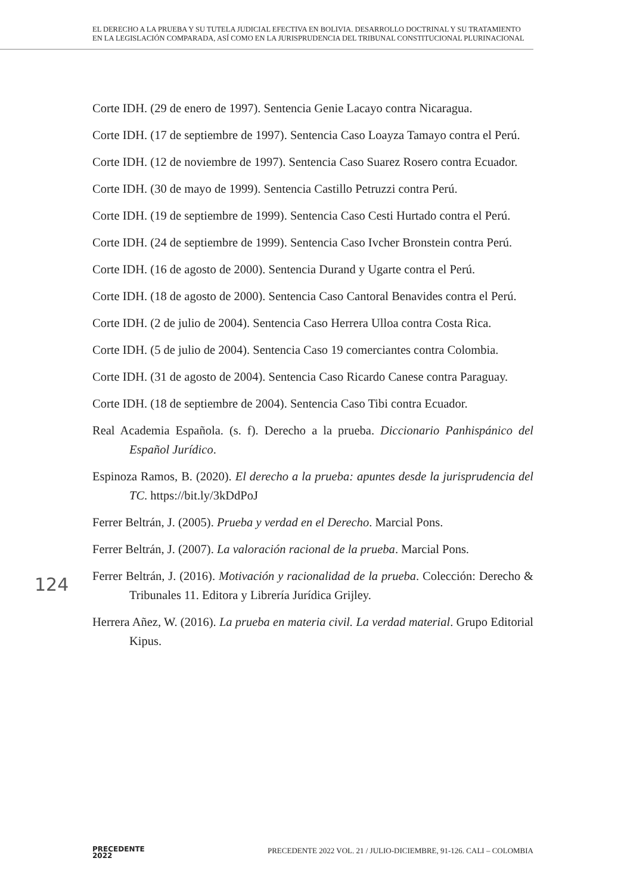EL DERECHO A LA PRUEBA Y SU TUTELA JUDICIAL EFECTIVA EN BOLIVIA. DESARROLLO DOCTRINAL Y SU TRATAMIENTO EN LA LEGISLACIÓN COMPARADA, ASÍ COMO EN LA JURISPRUDENCIA DEL TRIBUNAL CONSTITUCIONAL PLURINACIONAL
Corte IDH. (29 de enero de 1997). Sentencia Genie Lacayo contra Nicaragua.
Corte IDH. (17 de septiembre de 1997). Sentencia Caso Loayza Tamayo contra el Perú.
Corte IDH. (12 de noviembre de 1997). Sentencia Caso Suarez Rosero contra Ecuador.
Corte IDH. (30 de mayo de 1999). Sentencia Castillo Petruzzi contra Perú.
Corte IDH. (19 de septiembre de 1999). Sentencia Caso Cesti Hurtado contra el Perú.
Corte IDH. (24 de septiembre de 1999). Sentencia Caso Ivcher Bronstein contra Perú.
Corte IDH. (16 de agosto de 2000). Sentencia Durand y Ugarte contra el Perú.
Corte IDH. (18 de agosto de 2000). Sentencia Caso Cantoral Benavides contra el Perú.
Corte IDH. (2 de julio de 2004). Sentencia Caso Herrera Ulloa contra Costa Rica.
Corte IDH. (5 de julio de 2004). Sentencia Caso 19 comerciantes contra Colombia.
Corte IDH. (31 de agosto de 2004). Sentencia Caso Ricardo Canese contra Paraguay.
Corte IDH. (18 de septiembre de 2004). Sentencia Caso Tibi contra Ecuador.
Real Academia Española. (s. f). Derecho a la prueba. Diccionario Panhispánico del Español Jurídico.
Espinoza Ramos, B. (2020). El derecho a la prueba: apuntes desde la jurisprudencia del TC. https://bit.ly/3kDdPoJ
Ferrer Beltrán, J. (2005). Prueba y verdad en el Derecho. Marcial Pons.
Ferrer Beltrán, J. (2007). La valoración racional de la prueba. Marcial Pons.
Ferrer Beltrán, J. (2016). Motivación y racionalidad de la prueba. Colección: Derecho & Tribunales 11. Editora y Librería Jurídica Grijley.
Herrera Añez, W. (2016). La prueba en materia civil. La verdad material. Grupo Editorial Kipus.
124
PRECEDENTE
2022
PRECEDENTE 2022 VOL. 21 / JULIO-DICIEMBRE, 91-126. CALI – COLOMBIA